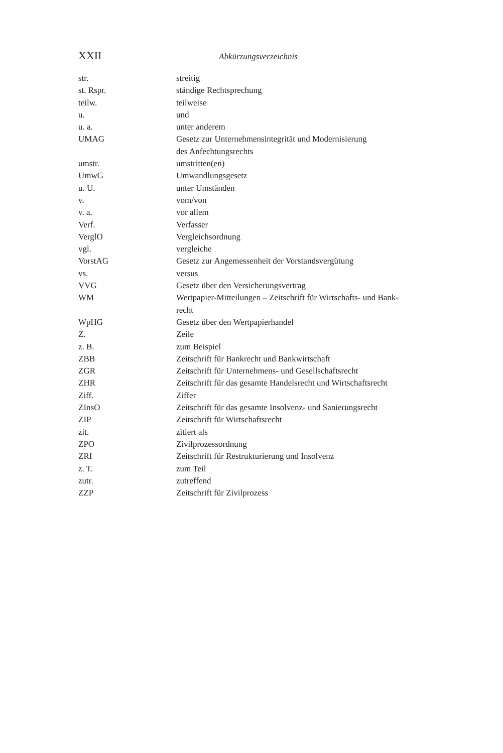XXII Abkürzungsverzeichnis
| str. | streitig |
| st. Rspr. | ständige Rechtsprechung |
| teilw. | teilweise |
| u. | und |
| u. a. | unter anderem |
| UMAG | Gesetz zur Unternehmensintegrität und Modernisierung des Anfechtungsrechts |
| umstr. | umstritten(en) |
| UmwG | Umwandlungsgesetz |
| u. U. | unter Umständen |
| v. | vom/von |
| v. a. | vor allem |
| Verf. | Verfasser |
| VerglO | Vergleichsordnung |
| vgl. | vergleiche |
| VorstAG | Gesetz zur Angemessenheit der Vorstandsvergütung |
| vs. | versus |
| VVG | Gesetz über den Versicherungsvertrag |
| WM | Wertpapier-Mitteilungen – Zeitschrift für Wirtschafts- und Bank- recht |
| WpHG | Gesetz über den Wertpapierhandel |
| Z. | Zeile |
| z. B. | zum Beispiel |
| ZBB | Zeitschrift für Bankrecht und Bankwirtschaft |
| ZGR | Zeitschrift für Unternehmens- und Gesellschaftsrecht |
| ZHR | Zeitschrift für das gesamte Handelsrecht und Wirtschaftsrecht |
| Ziff. | Ziffer |
| ZInsO | Zeitschrift für das gesamte Insolvenz- und Sanierungsrecht |
| ZIP | Zeitschrift für Wirtschaftsrecht |
| zit. | zitiert als |
| ZPO | Zivilprozessordnung |
| ZRI | Zeitschrift für Restrukturierung und Insolvenz |
| z. T. | zum Teil |
| zutr. | zutreffend |
| ZZP | Zeitschrift für Zivilprozess |